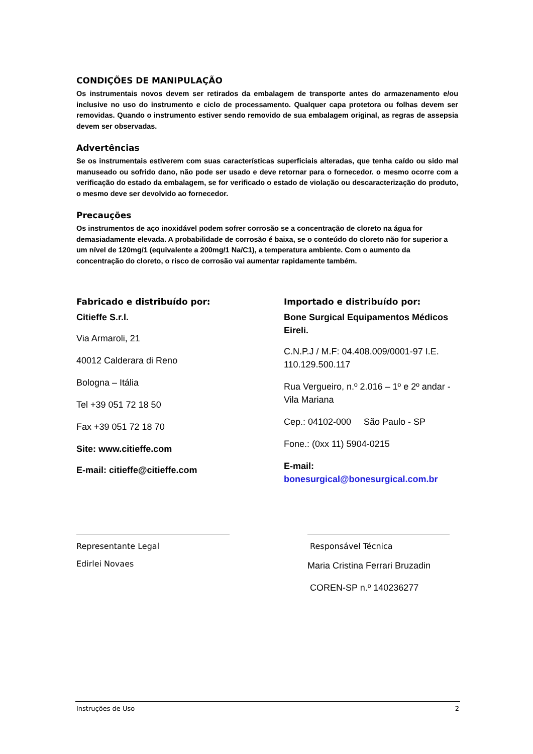CONDIÇÕES DE MANIPULAÇÃO
Os instrumentais novos devem ser retirados da embalagem de transporte antes do armazenamento e/ou inclusive no uso do instrumento e ciclo de processamento. Qualquer capa protetora ou folhas devem ser removidas. Quando o instrumento estiver sendo removido de sua embalagem original, as regras de assepsia devem ser observadas.
Advertências
Se os instrumentais estiverem com suas características superficiais alteradas, que tenha caído ou sido mal manuseado ou sofrido dano, não pode ser usado e deve retornar para o fornecedor. o mesmo ocorre com a verificação do estado da embalagem, se for verificado o estado de violação ou descaracterização do produto, o mesmo deve ser devolvido ao fornecedor.
Precauções
Os instrumentos de aço inoxidável podem sofrer corrosão se a concentração de cloreto na água for demasiadamente elevada. A probabilidade de corrosão é baixa, se o conteúdo do cloreto não for superior a um nível de 120mg/1 (equivalente a 200mg/1 Na/C1), a temperatura ambiente. Com o aumento da concentração do cloreto, o risco de corrosão vai aumentar rapidamente também.
Fabricado e distribuído por:
Citieffe S.r.l.
Via Armaroli, 21
40012 Calderara di Reno
Bologna – Itália
Tel +39 051 72 18 50
Fax +39 051 72 18 70
Site: www.citieffe.com
E-mail: citieffe@citieffe.com
Importado e distribuído por:
Bone Surgical Equipamentos Médicos Eireli.
C.N.P.J / M.F: 04.408.009/0001-97 I.E. 110.129.500.117
Rua Vergueiro, n.º 2.016 – 1º e 2º andar - Vila Mariana
Cep.: 04102-000 São Paulo - SP
Fone.: (0xx 11) 5904-0215
E-mail:
bonesurgical@bonesurgical.com.br
Representante Legal
Edirlei Novaes
Responsável Técnica
Maria Cristina Ferrari Bruzadin
COREN-SP n.º 140236277
Instruções de Uso 2